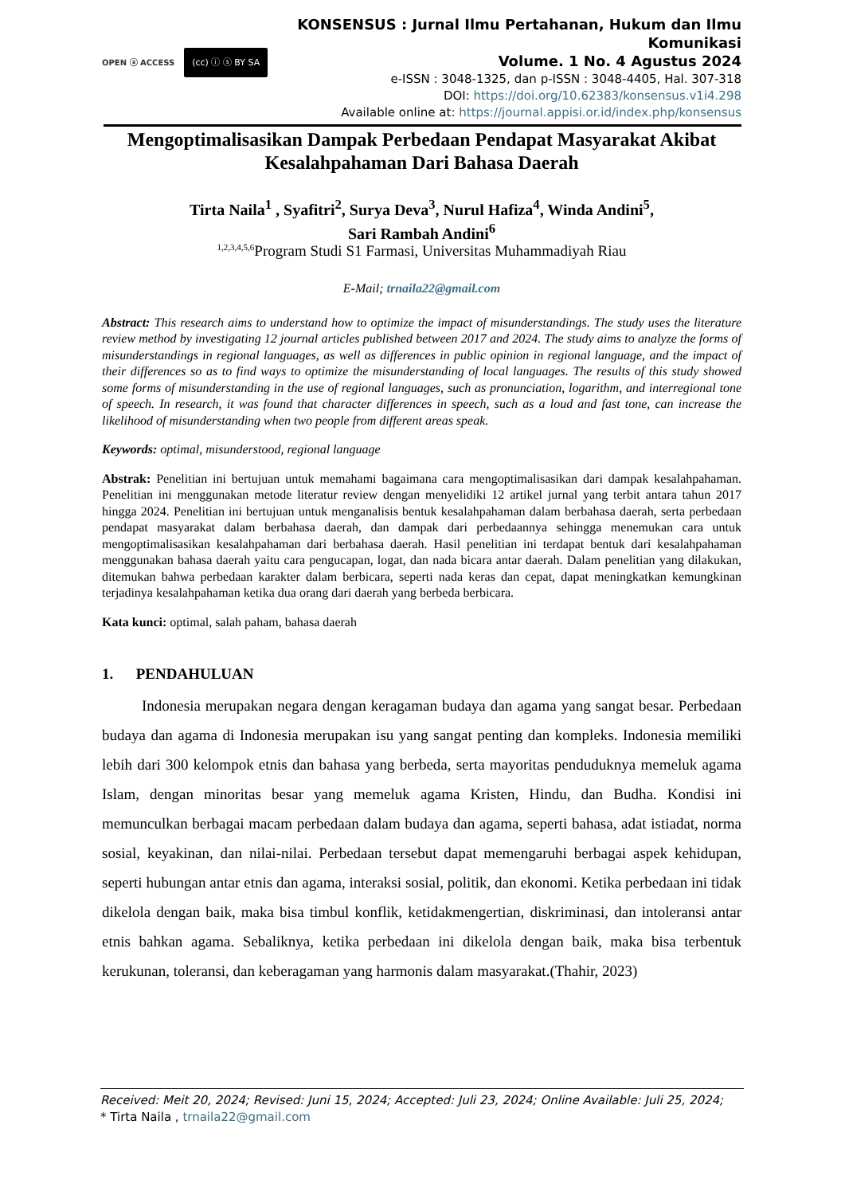OPEN ⓐ ACCESS (cc) ⓘ ⓢ BY SA
KONSENSUS : Jurnal Ilmu Pertahanan, Hukum dan Ilmu Komunikasi
Volume. 1 No. 4 Agustus 2024
e-ISSN : 3048-1325, dan p-ISSN : 3048-4405, Hal. 307-318
DOI: https://doi.org/10.62383/konsensus.v1i4.298
Available online at: https://journal.appisi.or.id/index.php/konsensus
Mengoptimalisasikan Dampak Perbedaan Pendapat Masyarakat Akibat Kesalahpahaman Dari Bahasa Daerah
Tirta Naila<sup>1</sup> , Syafitri<sup>2</sup>, Surya Deva<sup>3</sup>, Nurul Hafiza<sup>4</sup>, Winda Andini<sup>5</sup>,
Sari Rambah Andini<sup>6</sup>
<sup>1,2,3,4,5,6</sup>Program Studi S1 Farmasi, Universitas Muhammadiyah Riau
E-Mail; trnaila22@gmail.com
Abstract: This research aims to understand how to optimize the impact of misunderstandings. The study uses the literature review method by investigating 12 journal articles published between 2017 and 2024. The study aims to analyze the forms of misunderstandings in regional languages, as well as differences in public opinion in regional language, and the impact of their differences so as to find ways to optimize the misunderstanding of local languages. The results of this study showed some forms of misunderstanding in the use of regional languages, such as pronunciation, logarithm, and interregional tone of speech. In research, it was found that character differences in speech, such as a loud and fast tone, can increase the likelihood of misunderstanding when two people from different areas speak.
Keywords: optimal, misunderstood, regional language
Abstrak: Penelitian ini bertujuan untuk memahami bagaimana cara mengoptimalisasikan dari dampak kesalahpahaman. Penelitian ini menggunakan metode literatur review dengan menyelidiki 12 artikel jurnal yang terbit antara tahun 2017 hingga 2024. Penelitian ini bertujuan untuk menganalisis bentuk kesalahpahaman dalam berbahasa daerah, serta perbedaan pendapat masyarakat dalam berbahasa daerah, dan dampak dari perbedaannya sehingga menemukan cara untuk mengoptimalisasikan kesalahpahaman dari berbahasa daerah. Hasil penelitian ini terdapat bentuk dari kesalahpahaman menggunakan bahasa daerah yaitu cara pengucapan, logat, dan nada bicara antar daerah. Dalam penelitian yang dilakukan, ditemukan bahwa perbedaan karakter dalam berbicara, seperti nada keras dan cepat, dapat meningkatkan kemungkinan terjadinya kesalahpahaman ketika dua orang dari daerah yang berbeda berbicara.
Kata kunci: optimal, salah paham, bahasa daerah
1. PENDAHULUAN
Indonesia merupakan negara dengan keragaman budaya dan agama yang sangat besar. Perbedaan budaya dan agama di Indonesia merupakan isu yang sangat penting dan kompleks. Indonesia memiliki lebih dari 300 kelompok etnis dan bahasa yang berbeda, serta mayoritas penduduknya memeluk agama Islam, dengan minoritas besar yang memeluk agama Kristen, Hindu, dan Budha. Kondisi ini memunculkan berbagai macam perbedaan dalam budaya dan agama, seperti bahasa, adat istiadat, norma sosial, keyakinan, dan nilai-nilai. Perbedaan tersebut dapat memengaruhi berbagai aspek kehidupan, seperti hubungan antar etnis dan agama, interaksi sosial, politik, dan ekonomi. Ketika perbedaan ini tidak dikelola dengan baik, maka bisa timbul konflik, ketidakmengertian, diskriminasi, dan intoleransi antar etnis bahkan agama. Sebaliknya, ketika perbedaan ini dikelola dengan baik, maka bisa terbentuk kerukunan, toleransi, dan keberagaman yang harmonis dalam masyarakat.(Thahir, 2023)
Received: Meit 20, 2024; Revised: Juni 15, 2024; Accepted: Juli 23, 2024; Online Available: Juli 25, 2024;
* Tirta Naila , trnaila22@gmail.com